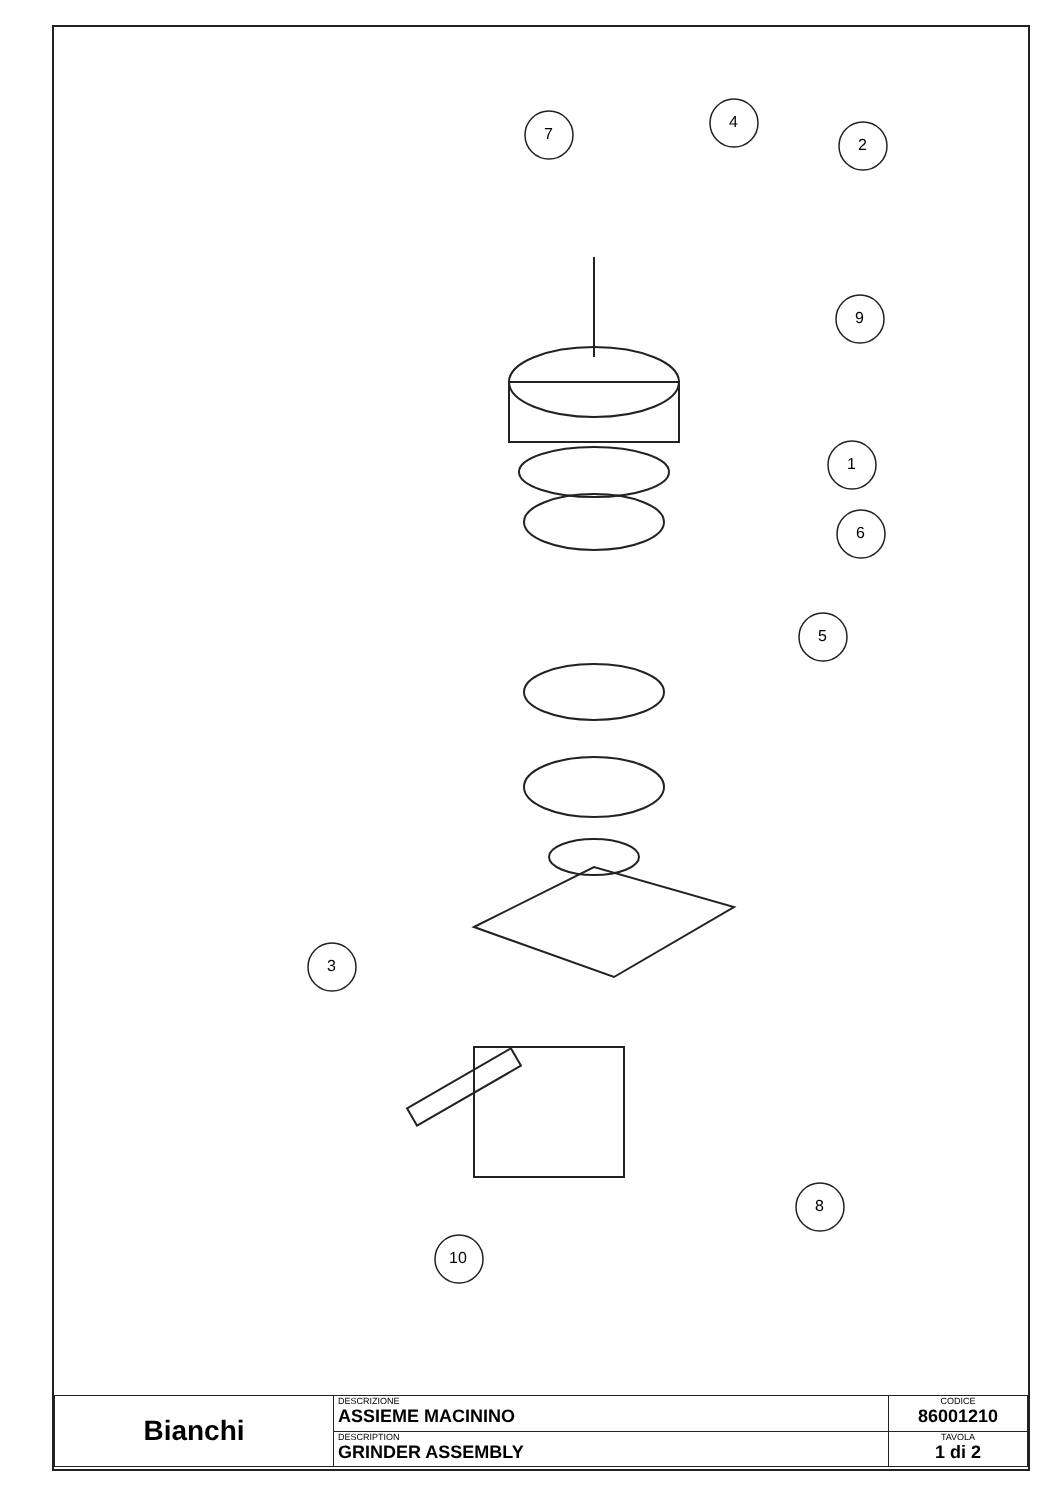7
4
2
9
1
6
5
3
8
10
| Bianchi | DESCRIZIONE ASSIEME MACININO | CODICE 86001210 |
| | DESCRIPTION GRINDER ASSEMBLY | TAVOLA 1 di 2 |